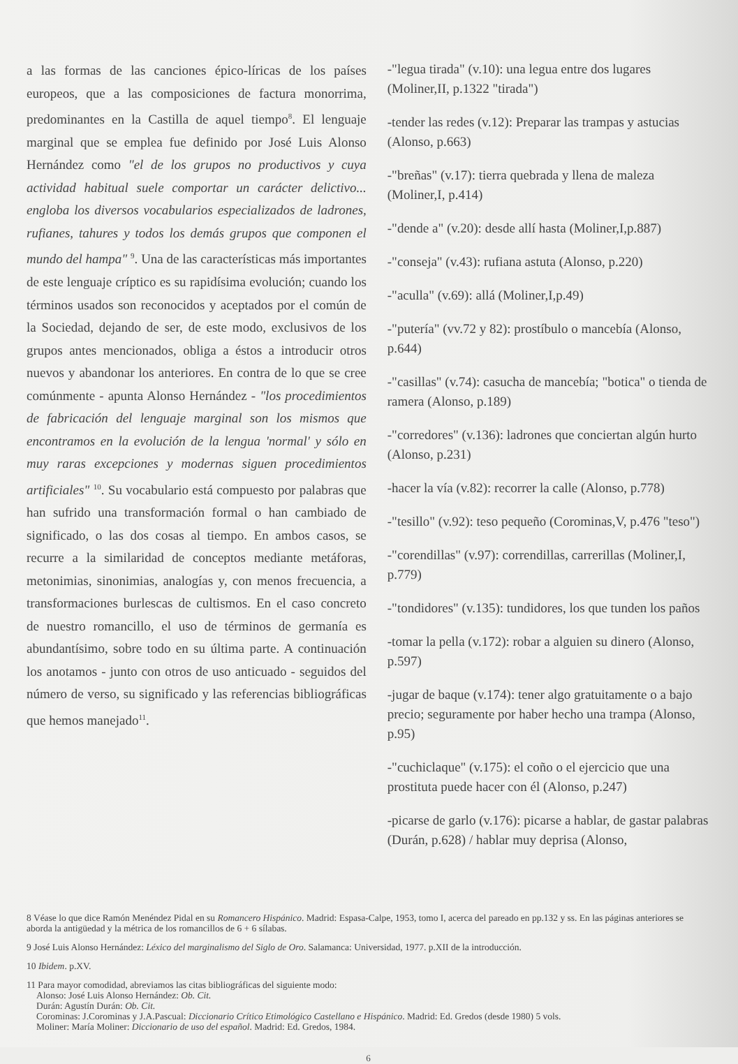a las formas de las canciones épico-líricas de los países europeos, que a las composiciones de factura monorrima, predominantes en la Castilla de aquel tiempo<sup>8</sup>. El lenguaje marginal que se emplea fue definido por José Luis Alonso Hernández como "el de los grupos no productivos y cuya actividad habitual suele comportar un carácter delictivo... engloba los diversos vocabularios especializados de ladrones, rufianes, tahures y todos los demás grupos que componen el mundo del hampa" <sup>9</sup>. Una de las características más importantes de este lenguaje críptico es su rapidísima evolución; cuando los términos usados son reconocidos y aceptados por el común de la Sociedad, dejando de ser, de este modo, exclusivos de los grupos antes mencionados, obliga a éstos a introducir otros nuevos y abandonar los anteriores. En contra de lo que se cree comúnmente - apunta Alonso Hernández - "los procedimientos de fabricación del lenguaje marginal son los mismos que encontramos en la evolución de la lengua 'normal' y sólo en muy raras excepciones y modernas siguen procedimientos artificiales" <sup>10</sup>. Su vocabulario está compuesto por palabras que han sufrido una transformación formal o han cambiado de significado, o las dos cosas al tiempo. En ambos casos, se recurre a la similaridad de conceptos mediante metáforas, metonimias, sinonimias, analogías y, con menos frecuencia, a transformaciones burlescas de cultismos. En el caso concreto de nuestro romancillo, el uso de términos de germanía es abundantísimo, sobre todo en su última parte. A continuación los anotamos - junto con otros de uso anticuado - seguidos del número de verso, su significado y las referencias bibliográficas que hemos manejado<sup>11</sup>.
-"legua tirada" (v.10): una legua entre dos lugares (Moliner,II, p.1322 "tirada")
-tender las redes (v.12): Preparar las trampas y astucias (Alonso, p.663)
-"breñas" (v.17): tierra quebrada y llena de maleza (Moliner,I, p.414)
-"dende a" (v.20): desde allí hasta (Moliner,I,p.887)
-"conseja" (v.43): rufiana astuta (Alonso, p.220)
-"aculla" (v.69): allá (Moliner,I,p.49)
-"putería" (vv.72 y 82): prostíbulo o mancebía (Alonso, p.644)
-"casillas" (v.74): casucha de mancebía; "botica" o tienda de ramera (Alonso, p.189)
-"corredores" (v.136): ladrones que conciertan algún hurto (Alonso, p.231)
-hacer la vía (v.82): recorrer la calle (Alonso, p.778)
-"tesillo" (v.92): teso pequeño (Corominas,V, p.476 "teso")
-"corendillas" (v.97): correndillas, carrerillas (Moliner,I, p.779)
-"tondidores" (v.135): tundidores, los que tunden los paños
-tomar la pella (v.172): robar a alguien su dinero (Alonso, p.597)
-jugar de baque (v.174): tener algo gratuitamente o a bajo precio; seguramente por haber hecho una trampa (Alonso, p.95)
-"cuchiclaque" (v.175): el coño o el ejercicio que una prostituta puede hacer con él (Alonso, p.247)
-picarse de garlo (v.176): picarse a hablar, de gastar palabras (Durán, p.628) / hablar muy deprisa (Alonso,
8 Véase lo que dice Ramón Menéndez Pidal en su Romancero Hispánico. Madrid: Espasa-Calpe, 1953, tomo I, acerca del pareado en pp.132 y ss. En las páginas anteriores se aborda la antigüedad y la métrica de los romancillos de 6 + 6 sílabas.
9 José Luis Alonso Hernández: Léxico del marginalismo del Siglo de Oro. Salamanca: Universidad, 1977. p.XII de la introducción.
10 Ibidem. p.XV.
11 Para mayor comodidad, abreviamos las citas bibliográficas del siguiente modo:
Alonso: José Luis Alonso Hernández: Ob. Cit.
Durán: Agustín Durán: Ob. Cit.
Corominas: J.Corominas y J.A.Pascual: Diccionario Crítico Etimológico Castellano e Hispánico. Madrid: Ed. Gredos (desde 1980) 5 vols.
Moliner: María Moliner: Diccionario de uso del español. Madrid: Ed. Gredos, 1984.
6